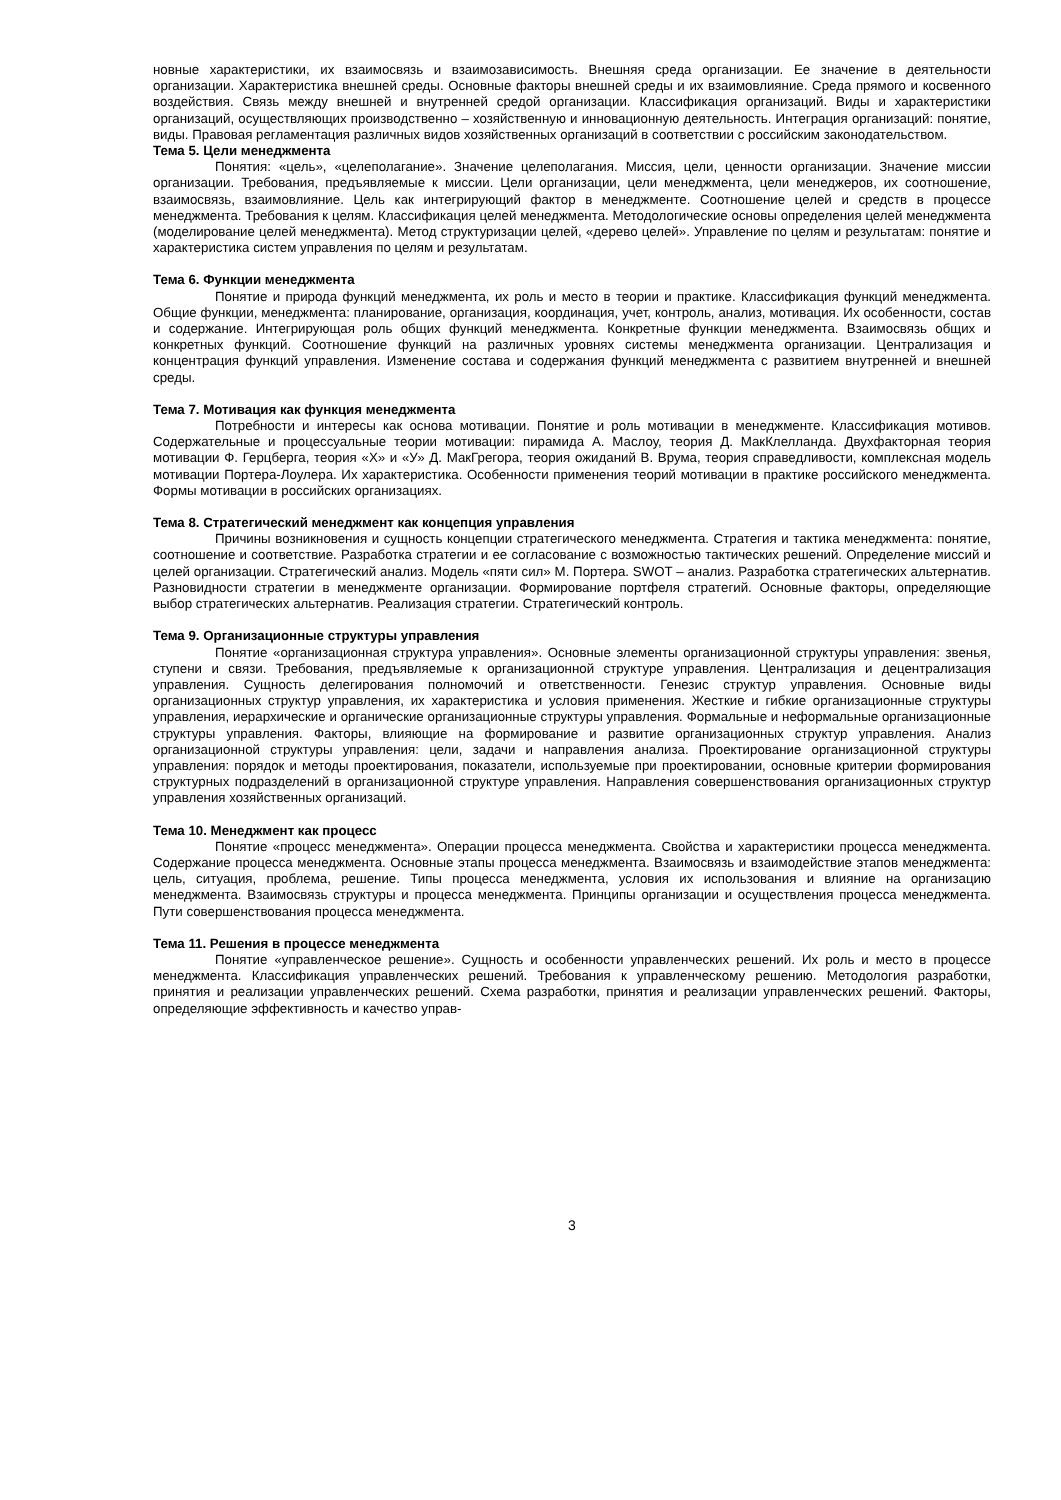новные характеристики, их взаимосвязь и взаимозависимость. Внешняя среда организации. Ее значение в деятельности организации. Характеристика внешней среды. Основные факторы внешней среды и их взаимовлияние. Среда прямого и косвенного воздействия. Связь между внешней и внутренней средой организации. Классификация организаций. Виды и характеристики организаций, осуществляющих производственно – хозяйственную и инновационную деятельность. Интеграция организаций: понятие, виды. Правовая регламентация различных видов хозяйственных организаций в соответствии с российским законодательством.
Тема 5. Цели менеджмента
Понятия: «цель», «целеполагание». Значение целеполагания. Миссия, цели, ценности организации. Значение миссии организации. Требования, предъявляемые к миссии. Цели организации, цели менеджмента, цели менеджеров, их соотношение, взаимосвязь, взаимовлияние. Цель как интегрирующий фактор в менеджменте. Соотношение целей и средств в процессе менеджмента. Требования к целям. Классификация целей менеджмента. Методологические основы определения целей менеджмента (моделирование целей менеджмента). Метод структуризации целей, «дерево целей». Управление по целям и результатам: понятие и характеристика систем управления по целям и результатам.
Тема 6. Функции менеджмента
Понятие и природа функций менеджмента, их роль и место в теории и практике. Классификация функций менеджмента. Общие функции, менеджмента: планирование, организация, координация, учет, контроль, анализ, мотивация. Их особенности, состав и содержание. Интегрирующая роль общих функций менеджмента. Конкретные функции менеджмента. Взаимосвязь общих и конкретных функций. Соотношение функций на различных уровнях системы менеджмента организации. Централизация и концентрация функций управления. Изменение состава и содержания функций менеджмента с развитием внутренней и внешней среды.
Тема 7. Мотивация как функция менеджмента
Потребности и интересы как основа мотивации. Понятие и роль мотивации в менеджменте. Классификация мотивов. Содержательные и процессуальные теории мотивации: пирамида А. Маслоу, теория Д. МакКлелланда. Двухфакторная теория мотивации Ф. Герцберга, теория «Х» и «У» Д. МакГрегора, теория ожиданий В. Врума, теория справедливости, комплексная модель мотивации Портера-Лоулера. Их характеристика. Особенности применения теорий мотивации в практике российского менеджмента. Формы мотивации в российских организациях.
Тема 8. Стратегический менеджмент как концепция управления
Причины возникновения и сущность концепции стратегического менеджмента. Стратегия и тактика менеджмента: понятие, соотношение и соответствие. Разработка стратегии и ее согласование с возможностью тактических решений. Определение миссий и целей организации. Стратегический анализ. Модель «пяти сил» М. Портера. SWOT – анализ. Разработка стратегических альтернатив. Разновидности стратегии в менеджменте организации. Формирование портфеля стратегий. Основные факторы, определяющие выбор стратегических альтернатив. Реализация стратегии. Стратегический контроль.
Тема 9. Организационные структуры управления
Понятие «организационная структура управления». Основные элементы организационной структуры управления: звенья, ступени и связи. Требования, предъявляемые к организационной структуре управления. Централизация и децентрализация управления. Сущность делегирования полномочий и ответственности. Генезис структур управления. Основные виды организационных структур управления, их характеристика и условия применения. Жесткие и гибкие организационные структуры управления, иерархические и органические организационные структуры управления. Формальные и неформальные организационные структуры управления. Факторы, влияющие на формирование и развитие организационных структур управления. Анализ организационной структуры управления: цели, задачи и направления анализа. Проектирование организационной структуры управления: порядок и методы проектирования, показатели, используемые при проектировании, основные критерии формирования структурных подразделений в организационной структуре управления. Направления совершенствования организационных структур управления хозяйственных организаций.
Тема 10. Менеджмент как процесс
Понятие «процесс менеджмента». Операции процесса менеджмента. Свойства и характеристики процесса менеджмента. Содержание процесса менеджмента. Основные этапы процесса менеджмента. Взаимосвязь и взаимодействие этапов менеджмента: цель, ситуация, проблема, решение. Типы процесса менеджмента, условия их использования и влияние на организацию менеджмента. Взаимосвязь структуры и процесса менеджмента. Принципы организации и осуществления процесса менеджмента. Пути совершенствования процесса менеджмента.
Тема 11. Решения в процессе менеджмента
Понятие «управленческое решение». Сущность и особенности управленческих решений. Их роль и место в процессе менеджмента. Классификация управленческих решений. Требования к управленческому решению. Методология разработки, принятия и реализации управленческих решений. Схема разработки, принятия и реализации управленческих решений. Факторы, определяющие эффективность и качество управ-
3